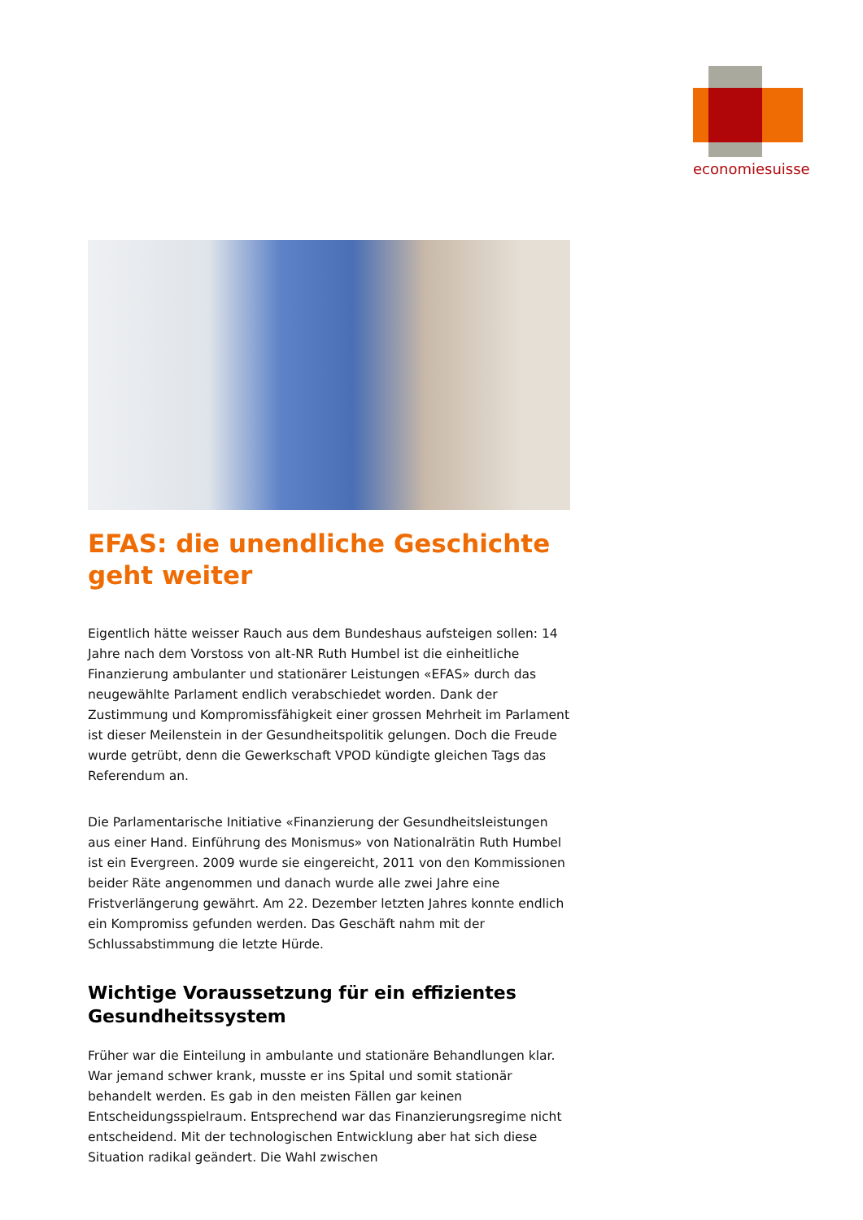economiesuisse
EFAS: die unendliche Geschichte geht weiter
Eigentlich hätte weisser Rauch aus dem Bundeshaus aufsteigen sollen: 14 Jahre nach dem Vorstoss von alt-NR Ruth Humbel ist die einheitliche Finanzierung ambulanter und stationärer Leistungen «EFAS» durch das neugewählte Parlament endlich verabschiedet worden. Dank der Zustimmung und Kompromissfähigkeit einer grossen Mehrheit im Parlament ist dieser Meilenstein in der Gesundheitspolitik gelungen. Doch die Freude wurde getrübt, denn die Gewerkschaft VPOD kündigte gleichen Tags das Referendum an.
Die Parlamentarische Initiative «Finanzierung der Gesundheitsleistungen aus einer Hand. Einführung des Monismus» von Nationalrätin Ruth Humbel ist ein Evergreen. 2009 wurde sie eingereicht, 2011 von den Kommissionen beider Räte angenommen und danach wurde alle zwei Jahre eine Fristverlängerung gewährt. Am 22. Dezember letzten Jahres konnte endlich ein Kompromiss gefunden werden. Das Geschäft nahm mit der Schlussabstimmung die letzte Hürde.
Wichtige Voraussetzung für ein effizientes Gesundheitssystem
Früher war die Einteilung in ambulante und stationäre Behandlungen klar. War jemand schwer krank, musste er ins Spital und somit stationär behandelt werden. Es gab in den meisten Fällen gar keinen Entscheidungsspielraum. Entsprechend war das Finanzierungsregime nicht entscheidend. Mit der technologischen Entwicklung aber hat sich diese Situation radikal geändert. Die Wahl zwischen